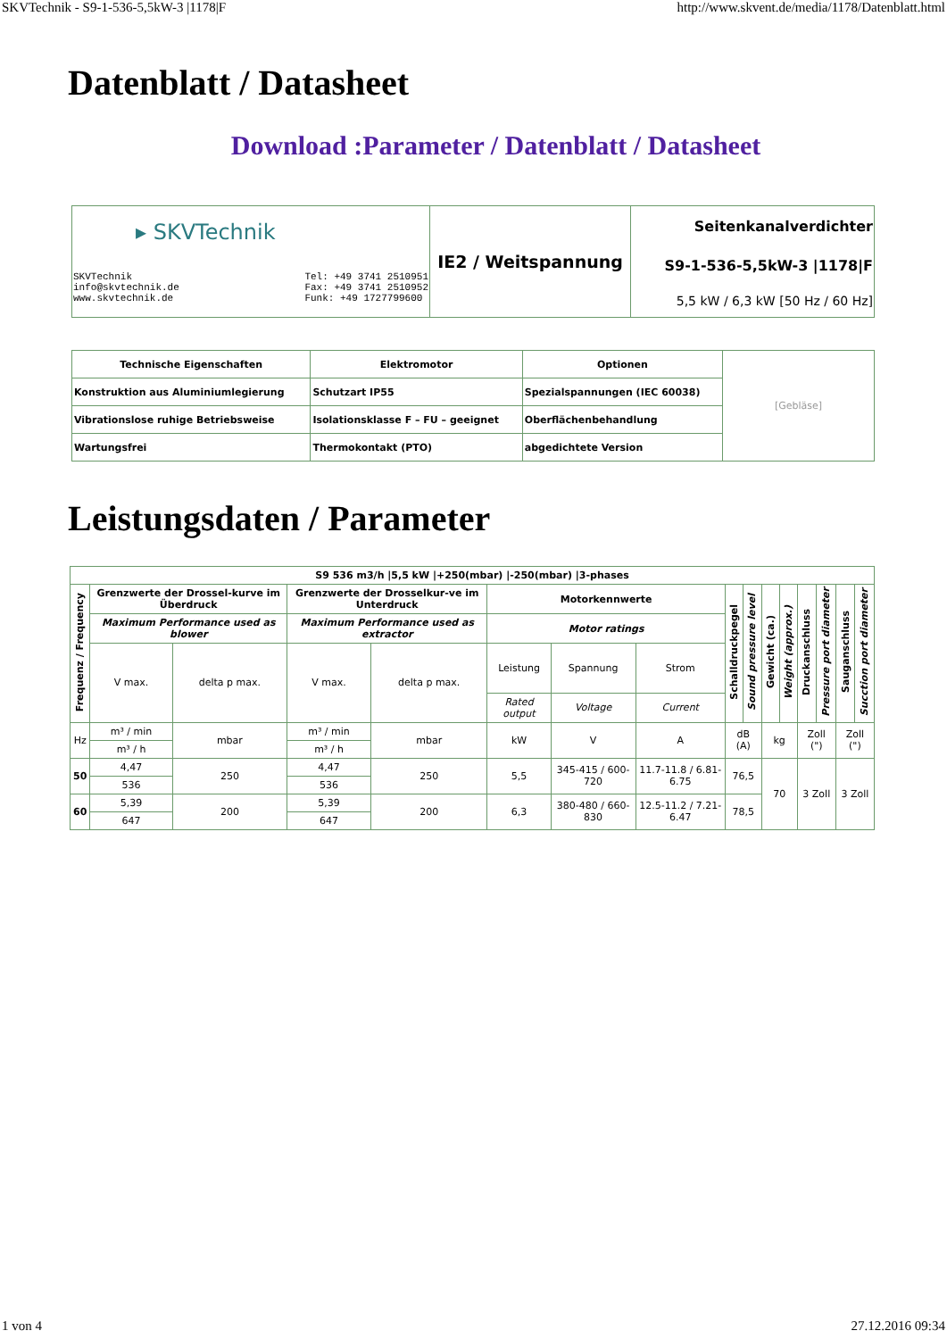SKVTechnik - S9-1-536-5,5kW-3 |1178|F http://www.skvent.de/media/1178/Datenblatt.html
Datenblatt / Datasheet
Download :Parameter / Datenblatt / Datasheet
| ▸ SKVTechnik SKVTechnik info@skvtechnik.de www.skvtechnik.de Tel: +49 3741 2510951 Fax: +49 3741 2510952 Funk: +49 1727799600 | IE2 / Weitspannung | Seitenkanalverdichter S9-1-536-5,5kW-3 /1178/F 5,5 kW / 6,3 kW [50 Hz / 60 Hz] |
| Technische Eigenschaften | Elektromotor | Optionen | [Gebläse] |
| Konstruktion aus Aluminiumlegierung | Schutzart IP55 | Spezialspannungen (IEC 60038) | |
| Vibrationslose ruhige Betriebsweise | Isolationsklasse F – FU – geeignet | Oberflächenbehandlung | |
| Wartungsfrei | Thermokontakt (PTO) | abgedichtete Version | |
Leistungsdaten / Parameter
| S9 536 m3/h /5,5 kW /+250(mbar) /-250(mbar) /3-phases | | | | | | | | | | | | | | | |
| --- | --- | --- | --- | --- | --- | --- | --- | --- | --- | --- | --- | --- | --- | --- | --- |
| Frequenz / Frequency | Grenzwerte der Drossel-kurve im Überdruck | | Grenzwerte der Drosselkur-ve im Unterdruck | | Motorkennwerte | | | Schalldruckpegel | Sound pressure level | Gewicht (ca.) | Weight (approx.) | Druckanschluss | Pressure port diameter | Sauganschluss | Sucction port diameter |
| | Maximum Performance used as blower | | Maximum Performance used as extractor | | Motor ratings | | | | | | | | | | |
| | V max. | delta p max. | V max. | delta p max. | Leistung | Spannung | Strom | | | | | | | | |
| | | | | | Rated output | Voltage | Current | | | | | | | | |
| Hz | m³ / min | mbar | m³ / min | mbar | kW | V | A | dB (A) | | kg | | Zoll (") | | Zoll (") | |
| | m³ / h | | m³ / h | | | | | | | | | | | | |
| 50 | 4,47 | 250 | 4,47 | 250 | 5,5 | 345-415 / 600-720 | 11.7-11.8 / 6.81-6.75 | 76,5 | | 70 | | 3 Zoll | | 3 Zoll | |
| | 536 | | 536 | | | | | | | | | | | | |
| 60 | 5,39 | 200 | 5,39 | 200 | 6,3 | 380-480 / 660-830 | 12.5-11.2 / 7.21-6.47 | 78,5 | | | | | | | |
| | 647 | | 647 | | | | | | | | | | | | |
1 von 4 27.12.2016 09:34